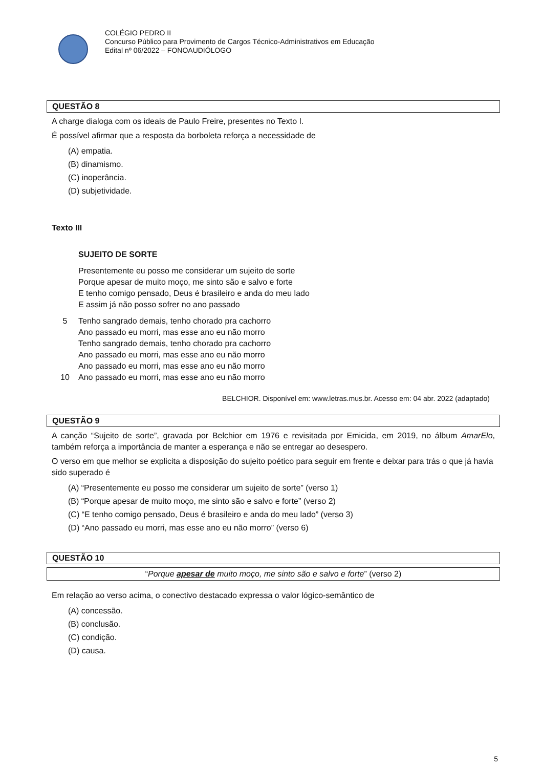COLÉGIO PEDRO II
Concurso Público para Provimento de Cargos Técnico-Administrativos em Educação
Edital nº 06/2022 – FONOAUDIÓLOGO
QUESTÃO 8
A charge dialoga com os ideais de Paulo Freire, presentes no Texto I.
É possível afirmar que a resposta da borboleta reforça a necessidade de
(A) empatia.
(B) dinamismo.
(C) inoperância.
(D) subjetividade.
Texto III
SUJEITO DE SORTE
Presentemente eu posso me considerar um sujeito de sorte
Porque apesar de muito moço, me sinto são e salvo e forte
E tenho comigo pensado, Deus é brasileiro e anda do meu lado
E assim já não posso sofrer no ano passado
5 Tenho sangrado demais, tenho chorado pra cachorro
Ano passado eu morri, mas esse ano eu não morro
Tenho sangrado demais, tenho chorado pra cachorro
Ano passado eu morri, mas esse ano eu não morro
Ano passado eu morri, mas esse ano eu não morro
10 Ano passado eu morri, mas esse ano eu não morro
BELCHIOR. Disponível em: www.letras.mus.br. Acesso em: 04 abr. 2022 (adaptado)
QUESTÃO 9
A canção “Sujeito de sorte”, gravada por Belchior em 1976 e revisitada por Emicida, em 2019, no álbum AmarElo, também reforça a importância de manter a esperança e não se entregar ao desespero.
O verso em que melhor se explicita a disposição do sujeito poético para seguir em frente e deixar para trás o que já havia sido superado é
(A) “Presentemente eu posso me considerar um sujeito de sorte” (verso 1)
(B) “Porque apesar de muito moço, me sinto são e salvo e forte” (verso 2)
(C) “E tenho comigo pensado, Deus é brasileiro e anda do meu lado” (verso 3)
(D) “Ano passado eu morri, mas esse ano eu não morro” (verso 6)
QUESTÃO 10
“Porque apesar de muito moço, me sinto são e salvo e forte” (verso 2)
Em relação ao verso acima, o conectivo destacado expressa o valor lógico-semântico de
(A) concessão.
(B) conclusão.
(C) condição.
(D) causa.
5